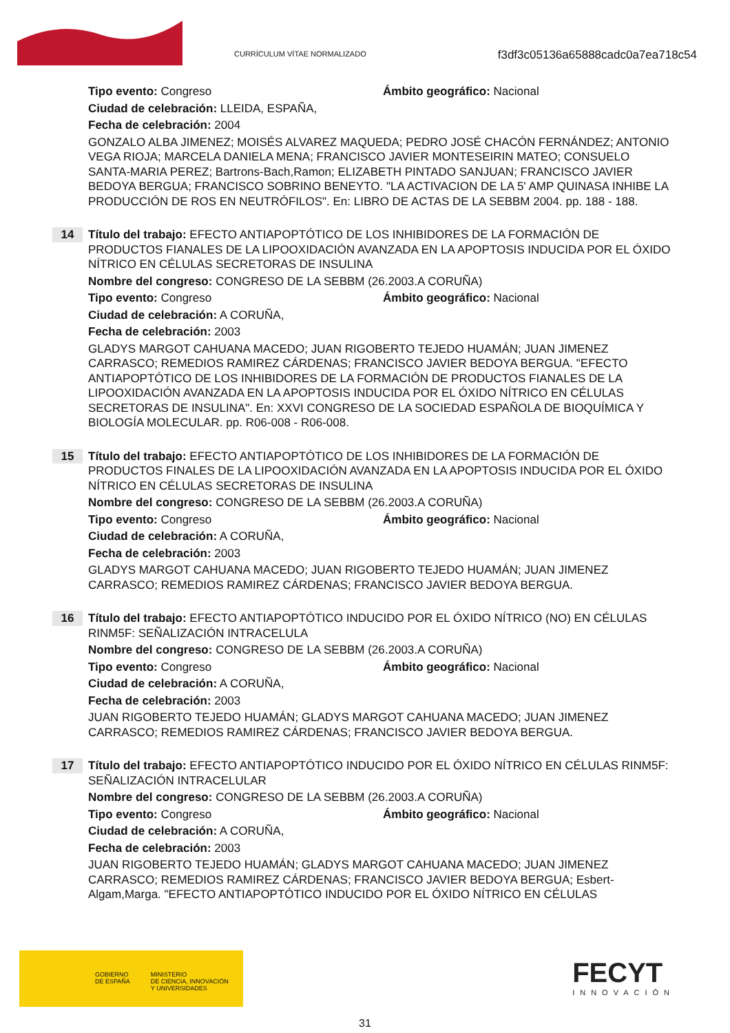CURRÍCULUM VÍTAE NORMALIZADO
f3df3c05136a65888cadc0a7ea718c54
Tipo evento: Congreso Ámbito geográfico: Nacional
Ciudad de celebración: LLEIDA, ESPAÑA,
Fecha de celebración: 2004
GONZALO ALBA JIMENEZ; MOISÉS ALVAREZ MAQUEDA; PEDRO JOSÉ CHACÓN FERNÁNDEZ; ANTONIO VEGA RIOJA; MARCELA DANIELA MENA; FRANCISCO JAVIER MONTESEIRIN MATEO; CONSUELO SANTA-MARIA PEREZ; Bartrons-Bach,Ramon; ELIZABETH PINTADO SANJUAN; FRANCISCO JAVIER BEDOYA BERGUA; FRANCISCO SOBRINO BENEYTO. "LA ACTIVACION DE LA 5' AMP QUINASA INHIBE LA PRODUCCIÓN DE ROS EN NEUTRÓFILOS". En: LIBRO DE ACTAS DE LA SEBBM 2004. pp. 188 - 188.
14
Título del trabajo: EFECTO ANTIAPOPTÓTICO DE LOS INHIBIDORES DE LA FORMACIÓN DE PRODUCTOS FIANALES DE LA LIPOOXIDACIÓN AVANZADA EN LA APOPTOSIS INDUCIDA POR EL ÓXIDO NÍTRICO EN CÉLULAS SECRETORAS DE INSULINA
Nombre del congreso: CONGRESO DE LA SEBBM (26.2003.A CORUÑA)
Tipo evento: Congreso Ámbito geográfico: Nacional
Ciudad de celebración: A CORUÑA,
Fecha de celebración: 2003
GLADYS MARGOT CAHUANA MACEDO; JUAN RIGOBERTO TEJEDO HUAMÁN; JUAN JIMENEZ CARRASCO; REMEDIOS RAMIREZ CÁRDENAS; FRANCISCO JAVIER BEDOYA BERGUA. "EFECTO ANTIAPOPTÓTICO DE LOS INHIBIDORES DE LA FORMACIÓN DE PRODUCTOS FIANALES DE LA LIPOOXIDACIÓN AVANZADA EN LA APOPTOSIS INDUCIDA POR EL ÓXIDO NÍTRICO EN CÉLULAS SECRETORAS DE INSULINA". En: XXVI CONGRESO DE LA SOCIEDAD ESPAÑOLA DE BIOQUÍMICA Y BIOLOGÍA MOLECULAR. pp. R06-008 - R06-008.
15
Título del trabajo: EFECTO ANTIAPOPTÓTICO DE LOS INHIBIDORES DE LA FORMACIÓN DE PRODUCTOS FINALES DE LA LIPOOXIDACIÓN AVANZADA EN LA APOPTOSIS INDUCIDA POR EL ÓXIDO NÍTRICO EN CÉLULAS SECRETORAS DE INSULINA
Nombre del congreso: CONGRESO DE LA SEBBM (26.2003.A CORUÑA)
Tipo evento: Congreso Ámbito geográfico: Nacional
Ciudad de celebración: A CORUÑA,
Fecha de celebración: 2003
GLADYS MARGOT CAHUANA MACEDO; JUAN RIGOBERTO TEJEDO HUAMÁN; JUAN JIMENEZ CARRASCO; REMEDIOS RAMIREZ CÁRDENAS; FRANCISCO JAVIER BEDOYA BERGUA.
16
Título del trabajo: EFECTO ANTIAPOPTÓTICO INDUCIDO POR EL ÓXIDO NÍTRICO (NO) EN CÉLULAS RINM5F: SEÑALIZACIÓN INTRACELULA
Nombre del congreso: CONGRESO DE LA SEBBM (26.2003.A CORUÑA)
Tipo evento: Congreso Ámbito geográfico: Nacional
Ciudad de celebración: A CORUÑA,
Fecha de celebración: 2003
JUAN RIGOBERTO TEJEDO HUAMÁN; GLADYS MARGOT CAHUANA MACEDO; JUAN JIMENEZ CARRASCO; REMEDIOS RAMIREZ CÁRDENAS; FRANCISCO JAVIER BEDOYA BERGUA.
17
Título del trabajo: EFECTO ANTIAPOPTÓTICO INDUCIDO POR EL ÓXIDO NÍTRICO EN CÉLULAS RINM5F: SEÑALIZACIÓN INTRACELULAR
Nombre del congreso: CONGRESO DE LA SEBBM (26.2003.A CORUÑA)
Tipo evento: Congreso Ámbito geográfico: Nacional
Ciudad de celebración: A CORUÑA,
Fecha de celebración: 2003
JUAN RIGOBERTO TEJEDO HUAMÁN; GLADYS MARGOT CAHUANA MACEDO; JUAN JIMENEZ CARRASCO; REMEDIOS RAMIREZ CÁRDENAS; FRANCISCO JAVIER BEDOYA BERGUA; Esbert-Algam,Marga. "EFECTO ANTIAPOPTÓTICO INDUCIDO POR EL ÓXIDO NÍTRICO EN CÉLULAS
GOBIERNO
DE ESPAÑA MINISTERIO
DE CIENCIA, INNOVACIÓN
Y UNIVERSIDADES
FECYT
INNOVACIÓN
31